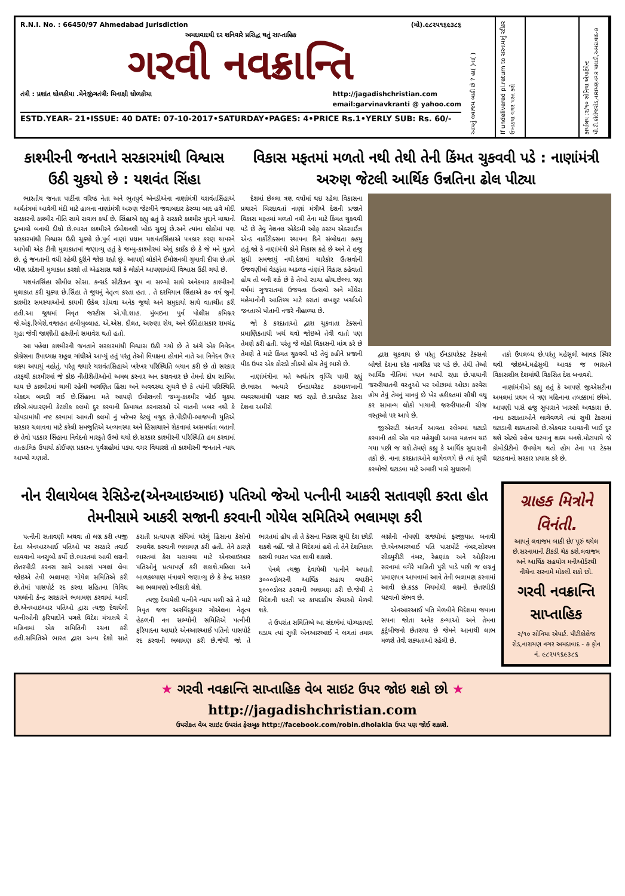R.N.I. No. : 66450/97 Ahmedabad Jurisdiction (મો).૯૮૨૫૧૬૯૩૮૬
અમદાવાદથી દર શનિવારે પ્રસિદ્ધ થતું સાપ્તાહિક
ગરવી નવક્રાન્તિ
તંત્રી : પ્રશાંત ધોળકીયા .મેનેજીંગતંત્રીઃ મિનાક્ષી ધોળકીયા http://jagadishchristian.com
email:garvinavkranti @ yahoo.com
ESTD.YEAR- 21•ISSUE: 40 DATE: 07-10-2017•SATURDAY•PAGES: 4•PRICE Rs.1•YERLY SUB: Rs. 60/-
આપનું લવાજમ બાકી છે ? હા( )ના( )
If undelivered pl.return to સરનામાનું સ્ટીકર ઉખાડયા વગર પરત કરો
કાર્યાલય :૨/૧૦ સોનિયા એપાર્ટમેન્ટ પી.ટી.કોલેજરોડ,નારાયણનગર પાલડી,અમદાવાદ-૭
કાશ્મીરની જનતાને સરકારમાંથી વિશ્વાસ ઉઠી ચુકયો છે : યશવંત સિંહા
ભારતીય જનતા પાર્ટીના વરિષ્ઠ નેતા અને ભુતપુર્વ એનડીએના નાણાંમંત્રી યશવંતસિંહાએ અર્થતંત્રમાં આવેલી મંદી માટે હાલના નાણાંમંત્રી અરુણ જેટલીને જવાબદાર ઠેરવ્યા બાદ હવે મોદી સરકારની કાશ્મીર નીતિ સામે સવાલ કર્યા છે. સિંહાએ કહ્યુ હતું કે સરકારે કાશ્મીર મુદ્દાને માથાનો દુઃખાવો બનાવી દીધો છે.ભારત કાશ્મીરને ઈમોશનલી ખોઇ ચુક્યું છે.અને ત્યાંના લોકોમાં પણ સરકારમાંથી વિશ્વાસ ઉઠી ચુક્યો છે.પુર્વ નાણાં પ્રધાન યશવંતસિંહાએ પત્રકાર કરણ થાપરને આપેલી એક ટીવી મુલાકાતમાં જણાવ્યુ હતું કે જમ્મુ-કાશ્મીરમાં એવું કાઈક છે કે જે મને મુઝવે છે. હું જનતાની વધી રહેલી દુરીને જોઇ રહ્યો છું. આપણે લોકોને ઈમોશનલી ગુમાવી દીધા છે.તમે ખીણ પ્રદેશની મુલાકાત કરશો તો એહસાસ થશે કે લોકોને આપણામાંથી વિશ્વાસ ઉઠી ગયો છે.
યશવંતસિંહા સીવીલ સોસા. કન્સર્ડ સીટીઝન ગ્રુપ ના સભ્યો સાથે અનેકવાર કાશ્મીરની મુલાકાત કરી ચુક્યા છે.સિંહા તે જુથનું નેતૃત્વ કરતા હતા . તે દરમિયાન સિંહાએ ૭૦ વર્ષ જુની કાશ્મીર સમસ્યાઓનો કાયમી ઉકેલ શોધવા અનેક જુથો અને સમુદાયો સાથે વાતચીત કરી હતી.આ જુથમાં નિવૃત જસ્ટીસ એ.પી.શાહ. મુંબઇના પુર્વ પોલીસ કમિશ્નર જે.એફ.રિબેરો.વજાહત હબીબુલ્લાહ. એ.એસ. દૌલત, અરુણા રોય, અને ઈતિહાસકાર રામચંદ્ર ગુહા જેવી જાણીતી હસ્તીનો સમાવેશ થતો હતો.
આ પહેલા કાશ્મીરની જનતાને સરકારમાંથી વિશ્વાસ ઉઠી ગયો છે તે અંગે એક નિવેદન કોગ્રેસના ઉપાધ્યક્ષ રાહુલ ગાંધીએ આપ્યું હતું પરંતુ તેઓ વિપક્ષના હોવાને નાતે આ નિવેદન ઉપર લક્ષ્ય અપાયું નહોતું. પરંતુ જ્યારે યશવંતસિહાએ ખરેખર પરિસ્થિતિ બયાન કરી છે તો સરકાર તરફથી કાશ્મીરમાં જે કોઇ નીતીરીતીઓનો અમલ કરનાર અન કરાવનાર છે તેમનો દોષ સાબિત થાય છે કાશ્મીરમાં ચાલી રહેલી અગણિત હિંસા અને અવવસ્થા સુચવે છે કે ત્યાંની પરિસ્થિતિ એકદમ બગડી ગઈ છે.સિંહાના મતે આપણે ઈમોશનલી જમ્મુ-કાશ્મીર ખોઈ ચુક્યા છીએ.બંધારણની કેટલીક કલમો દુર કરવાની હિમાયત કરનારાઓ એ વાતની ખબર નથી કે ચોપડામાંથી નષ્ટ કરવામાં આવતી કલમો નું ખરેખર કેટલું વજુદ છે.પીડીપી-ભાજપની યુતિએ સરકાર ચલાવવા માટે કરેલી સમજુતિએ અવ્યવસ્થા અને હિંસાચારને રોકવામાં અસમર્થતા બતાવી છે તેવો પડકાર સિંહાના નિવેદનો મારફતે ઉભો થયો છે.સરકાર કાશ્મીરની પરિસ્થિતિ હલ કરવામાં તાત્કાલિક ઉપાયો કોઈપણ પ્રકારના પુર્વગ્રહોમાં પડ્યા વગર વિચારશે તો કાશ્મીરની જનતાને ન્યાય આપ્યો ગણાશે.
વિકાસ મફતમાં મળતો નથી તેથી તેની કિંમત ચુકવવી પડે : નાણાંમંત્રી અરુણ જેટલી આર્થિક ઉન્નતિના ઢોલ પીટ્યા
દેશમાં છેલ્લા ત્રણ વર્ષોમાં થઇ રહેલા વિકાસના પ્રચારને બિરદાવતાં નાણાં મંત્રીએ દેશની પ્રજાને વિકાસ મફતમાં મળતો નથી તેના માટે કિંમત ચુકવવી પડે છે તેવુ નેશનલ એકેડમી ઓફ કસ્ટમ એક્સાઈઝ એન્ડ નાર્કોટીક્સના સ્થાપના દિને સંબોધતા કહયુ હતું.જો કે નાણાંમંત્રી કોને વિકાસ કહે છે અને તે હજુ સુધી સમજાયું નથી.દેશમાં ચારેકોર ઉત્સવોની ઉજવણીમાં વેડફાંતા અઢળક નાંણાંને વિકાસ કહેવાતો હોય તો બની શકે છે કે તેઓ સાચા હોય.છેલ્લા ત્રણ વર્ષમાં ગુજરાતમાં ઉજવતા ઉત્સવો અને મોંઘેરા મહેમાનોની આતિથ્ય માટે કરાતાં લખલુટ ખર્ચાઓ જનતાએ પોતાની નજરે નીહાળ્યા છે.
જો કે કરદાતાઓ દ્વારા ચુકવાતા ટેક્સનો પ્રમાણિકતાથી ખર્ચ થવો જોઇએ તેવી વાતો પણ તેમણે કરી હતી. પરંતુ જે લોકો વિકાસની માંગ કરે છે તેમણે તે માટે કિંમત ચુકવવી પડે તેવું કહીને પ્રજાની પીઠ ઉપર એક કોરડો ઝીક્યો હોય તેવું ભાસે છે.
નાણાંમંત્રીના મતે અર્થતંત્ર વૃધ્ધિ પામી રહ્યું છે.ભારત અત્યારે ઈનડાયરેકટ કરમાળખાની વ્યવસ્થામાંથી પસાર થઇ રહ્યો છે.ડાયરેક્ટ ટેક્સ દેશના અમીરો
દ્વારા ચુકવાય છે પરંતુ ઈનડાયરેક્ટ ટેક્સનો બોજો દેશના દરેક નાગરિક પર પડે છે. તેથી તેઓ આર્થિક નીતિમાં ધ્યાન આપી રહ્યા છે.પાયાની જરુરીયાતની વસ્તુઓ પર ઓછામાં ઓછા કરવેરા હોય તેવું તેમનું માનવું છે ખેર હકીકતમાં સૌથી વધુ કર સામાન્ય લોકો પાયાની જરુરીયાતની ચીજ વસ્તુઓ પર આપે છે.
જીએસટી અંતગર્ત આવતા સ્લેબમાં ઘટાડો કરવાની તકો એક વાર મહેસુલી આવક મહત્તમ થઇ ગયા પછી જ થશે.તેમણે કહ્યુ કે આર્થિક સુધારાની તકો છે. નાના કરદાતાઓને લાગેવળગે છે ત્યાં સુધી કરબોજો ઘટાડવા માટે અમારી પાસે સુધારાની
તકો ઉપલબ્ધ છે.પરંતુ મહેસુલી આવક સ્થિર થવી જોઇએ.મહેસુલી આવક જ ભારતને વિકાસશીલ દેશમાંથી વિકસિત દેશ બનાવશે.
નાણાંમંત્રીએ કહ્યુ હતું કે આપણે જીએસટીના અમલમાં પ્રથમ બે ત્રણ મહિનાના તબક્કામાં છીએ. આપણી પાસે હજુ સુધારાને ખાસ્સો અવકાશ છે. નાના કરદાતાઓને લાગેવળગે ત્યાં સુધી ટેક્સમાં ઘટાડાની શક્યતાઓ છે.એકવાર આવકની ખાઈ દુર થશે એટલે સ્લેબ ઘટવાનુ શક્ય બનશે.મોટાપાયે જે કોમોડીટીનો ઉપયોગ થતો હોય તેના પર ટેક્સ ઘટાડવાનો સરકાર પ્રયાસ કરે છે.
નોન રીલાયેબલ રેસિડેન્ટ(એનઆઇઆઇ) પતિઓ જેઓ પત્નીની આકરી સતાવણી કરતા હોત તેમનીસામે આકરી સજાની કરવાની ગોયેલ સમિતિએ ભલામણ કરી
પત્નીની સતાવણી અથવા તો લગ્ન કરી ત્યજી દેતા એનઆરઆઈ પતિઓ પર સરકારે તવાઈ લાવવાનો મનસુબો કર્યો છે.ભારતમાં આવી લગ્નની છેતરપીડી કરનરા સામે આકરાં પગલાં લેવા જોઇએ તેવી ભલામણ ગોયેલ સમિતિએ કરી છે.તેમાં પાસપોર્ટ રદ કરવા સહિતના વિવિધ પગલાંની કેન્દ્ર સરકારને ભલામણ કરવામાં આવી છે.એનઆઇઆર પતિઓ દ્વારા ત્યજી દેવાયેલી પત્નીઓની ફરિયાદોને પગલે વિદેશ મંત્રાલયે મે મહિનામાં એક સમિતિની રચના કરી હતી.સમિતિએ ભારત દ્વારા અન્ય દેશો સાતે કરાતી પ્રત્યાપણ સંધિમાં ઘરેલું હિંસાના કેસોનો સમાવેશ કરવાની ભલામણ કરી હતી. તેને કારણે ભારતમાં કેસ ચલાવવા માટે એનઆઇઆર પતિઓનું પ્રત્યાપર્ણ કરી શકાશે.મહિલા અને બાળકલ્યાણ મંત્રાલયે જણાવ્યુ છે કે કેન્દ્ર સરકાર આ ભલામણો સ્વીકારી લેશે.
ત્યજી દેવાયેલી પત્નીને ન્યાય મળી રહે તે માટે નિવૃત જજ અરવિંદકુમાર ગોએલના નેતૃત્વ હેઠળની નવ સભ્યોની સમિતિએ પત્નીની ફરિયાદના આધારે એનઆરઆઈ પતિનો પાસપોર્ટ રદ કરવાની ભલામણ કરી છે.જેથી જો તે ભારતમાં હોય તો તે કેસના નિકાસ સુધી દેશ છોડી શકશે નહીં. જો તે વિદેશમાં હશે તો તેને દેશનિકાલ કરાવી ભારત પરત લાવી શકાશે.
પેનલે ત્યજી દેવાયેલી પત્નીને અપાતી ૩૦૦૦ડોલરની આર્થિક સહાય વધારીને ૬૦૦૦ડોલર કરવાની ભલામણ કરી છે.જેથી તે વિદેશની ધરતી પર કાયદાકીય સેવાઓ મેળવી શકે.
તે ઉપરાંત સમિતિએ આ સંદર્ભમાં યોગ્યકાયદો ઘડાય ત્યાં સુધી એનઆરઆઈ ને લગતાં તમામ લગ્નોની નોંધણી રાજ્યોમાં ફરજીયાત બનાવી છે.એનઆરઆઈ પતિ પાસપોર્ટ નંબર,સોશ્યલ સીક્યુરીટી નંબર, રેહણાંક અને ઓફીસના સરનામાં વગેરે માહિતી પુરી પાડે પછી જ લગ્નનું પ્રમાણપત્ર આપવામાં આવે તેવી ભલામણ કરવામાં આવી છે.કડક નિયમોથી લગ્નની છેતરપીડી ઘટવાનો સંભવ છે.
એનઆરઆઈ પતિ મેળવીને વિદેશમા જવાના સપના જોતા અનેક કન્યાઓ અને તેમના કુટુંબીજનો છેતરાયા છે જેમને આનાથી લાભ મળશે તેવી શક્યતાઓ રહેલી છે.
ગ્રાહક મિત્રોને વિનંતી.
આપનું લવાજમ બાકી છે/ પૂરું થયેલ છે.સરનામાની ટીકડી ચેક કરો.લવાજમ અને આર્થિક સહયોગ મનીઓર્ડરથી નીચેના સરનામે મોકલી શકો છો.
ગરવી નવક્રાન્તિ સાપ્તાહિક
૨/૧૦ સોનિયા એપાર્ટ. પીટીકોલેજ રોડ,નારાયણ નગર અમદાવાદ - ૭ ફોન નં. ૯૮૨૫૧૬૯૩૮૬
★ ગરવી નવક્રાન્તિ સાપ્તાહિક વેબ સાઇટ ઉપર જોઇ શકો છો ★
http://jagadishchristian.com
ઉપરોક્ત વેબ સાઇટ ઉપરાંત ફેસબુક http://facebook.com/robin.dholakia ઉપર પણ જોઈ શકાશે.